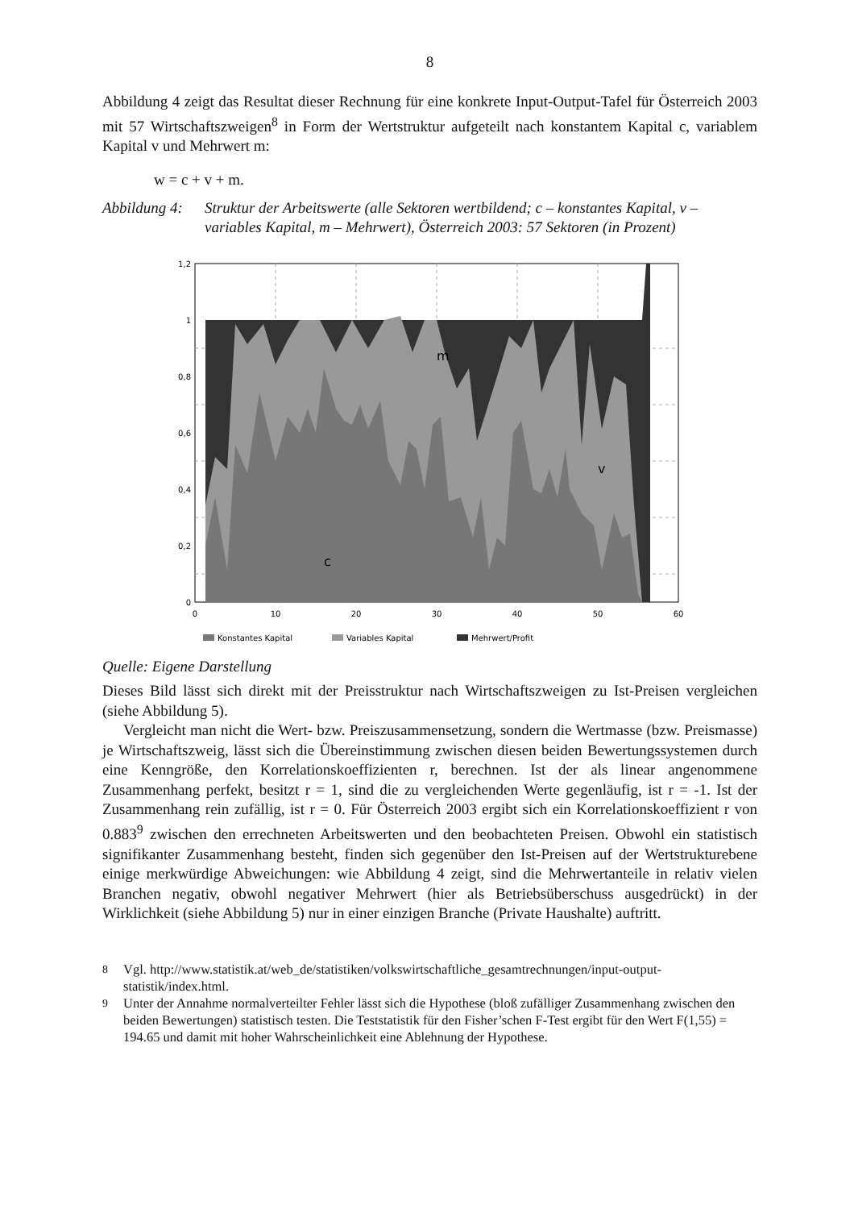8
Abbildung 4 zeigt das Resultat dieser Rechnung für eine konkrete Input-Output-Tafel für Österreich 2003 mit 57 Wirtschaftszweigen<sup>8</sup> in Form der Wertstruktur aufgeteilt nach konstantem Kapital c, variablem Kapital v und Mehrwert m:
w = c + v + m.
Abbildung 4: Struktur der Arbeitswerte (alle Sektoren wertbildend; c – konstantes Kapital, v – variables Kapital, m – Mehrwert), Österreich 2003: 57 Sektoren (in Prozent)
m
v
c
1,2
1
0,8
0,6
0,4
0,2
0
0
10
20
30
40
50
60
Konstantes Kapital
Variables Kapital
Mehrwert/Profit
Quelle: Eigene Darstellung
Dieses Bild lässt sich direkt mit der Preisstruktur nach Wirtschaftszweigen zu Ist-Preisen vergleichen (siehe Abbildung 5).
Vergleicht man nicht die Wert- bzw. Preiszusammensetzung, sondern die Wertmasse (bzw. Preismasse) je Wirtschaftszweig, lässt sich die Übereinstimmung zwischen diesen beiden Bewertungssystemen durch eine Kenngröße, den Korrelationskoeffizienten r, berechnen. Ist der als linear angenommene Zusammenhang perfekt, besitzt r = 1, sind die zu vergleichenden Werte gegenläufig, ist r = -1. Ist der Zusammenhang rein zufällig, ist r = 0. Für Österreich 2003 ergibt sich ein Korrelationskoeffizient r von 0.883<sup>9</sup> zwischen den errechneten Arbeitswerten und den beobachteten Preisen. Obwohl ein statistisch signifikanter Zusammenhang besteht, finden sich gegenüber den Ist-Preisen auf der Wertstrukturebene einige merkwürdige Abweichungen: wie Abbildung 4 zeigt, sind die Mehrwertanteile in relativ vielen Branchen negativ, obwohl negativer Mehrwert (hier als Betriebsüberschuss ausgedrückt) in der Wirklichkeit (siehe Abbildung 5) nur in einer einzigen Branche (Private Haushalte) auftritt.
<sup>8</sup> Vgl. http://www.statistik.at/web_de/statistiken/volkswirtschaftliche_gesamtrechnungen/input-output-statistik/index.html.
<sup>9</sup> Unter der Annahme normalverteilter Fehler lässt sich die Hypothese (bloß zufälliger Zusammenhang zwischen den beiden Bewertungen) statistisch testen. Die Teststatistik für den Fisher’schen F-Test ergibt für den Wert F(1,55) = 194.65 und damit mit hoher Wahrscheinlichkeit eine Ablehnung der Hypothese.